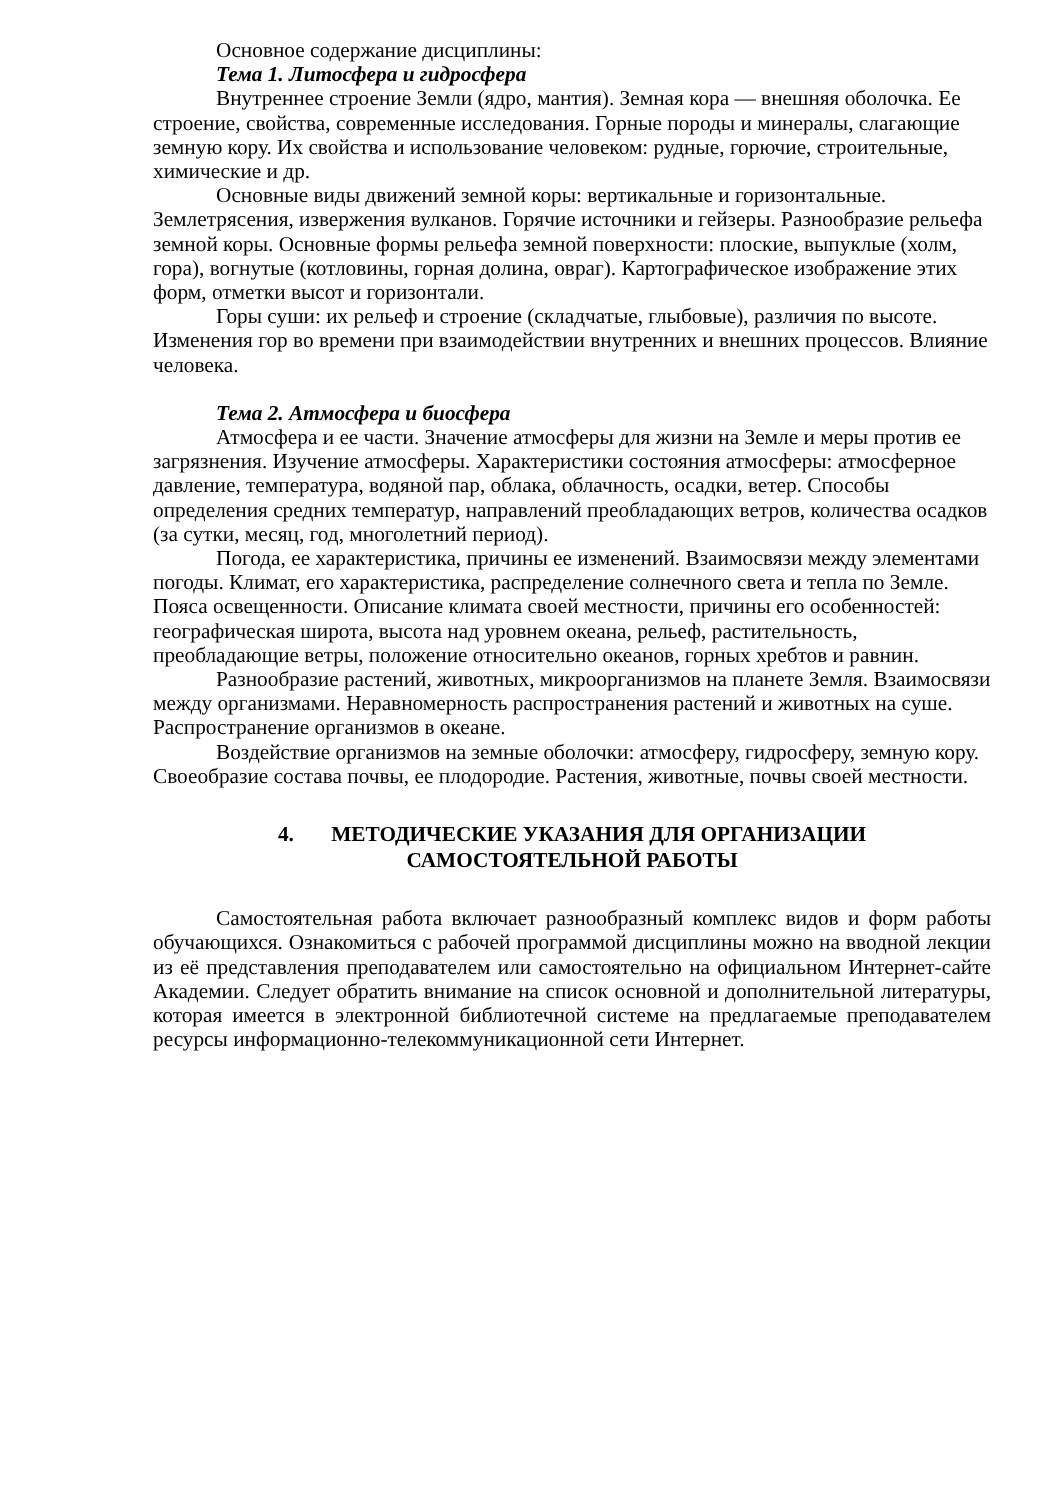Основное содержание дисциплины:
Тема 1. Литосфера и гидросфера
Внутреннее строение Земли (ядро, мантия). Земная кора — внешняя оболочка. Ее строение, свойства, современные исследования. Горные породы и минералы, слагающие земную кору. Их свойства и использование человеком: рудные, горючие, строительные, химические и др.
Основные виды движений земной коры: вертикальные и горизонтальные. Землетрясения, извержения вулканов. Горячие источники и гейзеры. Разнообразие рельефа земной коры. Основные формы рельефа земной поверхности: плоские, выпуклые (холм, гора), вогнутые (котловины, горная долина, овраг). Картографическое изображение этих форм, отметки высот и горизонтали.
Горы суши: их рельеф и строение (складчатые, глыбовые), различия по высоте. Изменения гор во времени при взаимодействии внутренних и внешних процессов. Влияние человека.
Тема 2. Атмосфера и биосфера
Атмосфера и ее части. Значение атмосферы для жизни на Земле и меры против ее загрязнения. Изучение атмосферы. Характеристики состояния атмосферы: атмосферное давление, температура, водяной пар, облака, облачность, осадки, ветер. Способы определения средних температур, направлений преобладающих ветров, количества осадков (за сутки, месяц, год, многолетний период).
Погода, ее характеристика, причины ее изменений. Взаимосвязи между элементами погоды. Климат, его характеристика, распределение солнечного света и тепла по Земле. Пояса освещенности. Описание климата своей местности, причины его особенностей: географическая широта, высота над уровнем океана, рельеф, растительность, преобладающие ветры, положение относительно океанов, горных хребтов и равнин.
Разнообразие растений, животных, микроорганизмов на планете Земля. Взаимосвязи между организмами. Неравномерность распространения растений и животных на суше. Распространение организмов в океане.
Воздействие организмов на земные оболочки: атмосферу, гидросферу, земную кору. Своеобразие состава почвы, ее плодородие. Растения, животные, почвы своей местности.
4. МЕТОДИЧЕСКИЕ УКАЗАНИЯ ДЛЯ ОРГАНИЗАЦИИ
САМОСТОЯТЕЛЬНОЙ РАБОТЫ
Самостоятельная работа включает разнообразный комплекс видов и форм работы обучающихся. Ознакомиться с рабочей программой дисциплины можно на вводной лекции из её представления преподавателем или самостоятельно на официальном Интернет-сайте Академии. Следует обратить внимание на список основной и дополнительной литературы, которая имеется в электронной библиотечной системе на предлагаемые преподавателем ресурсы информационно-телекоммуникационной сети Интернет.